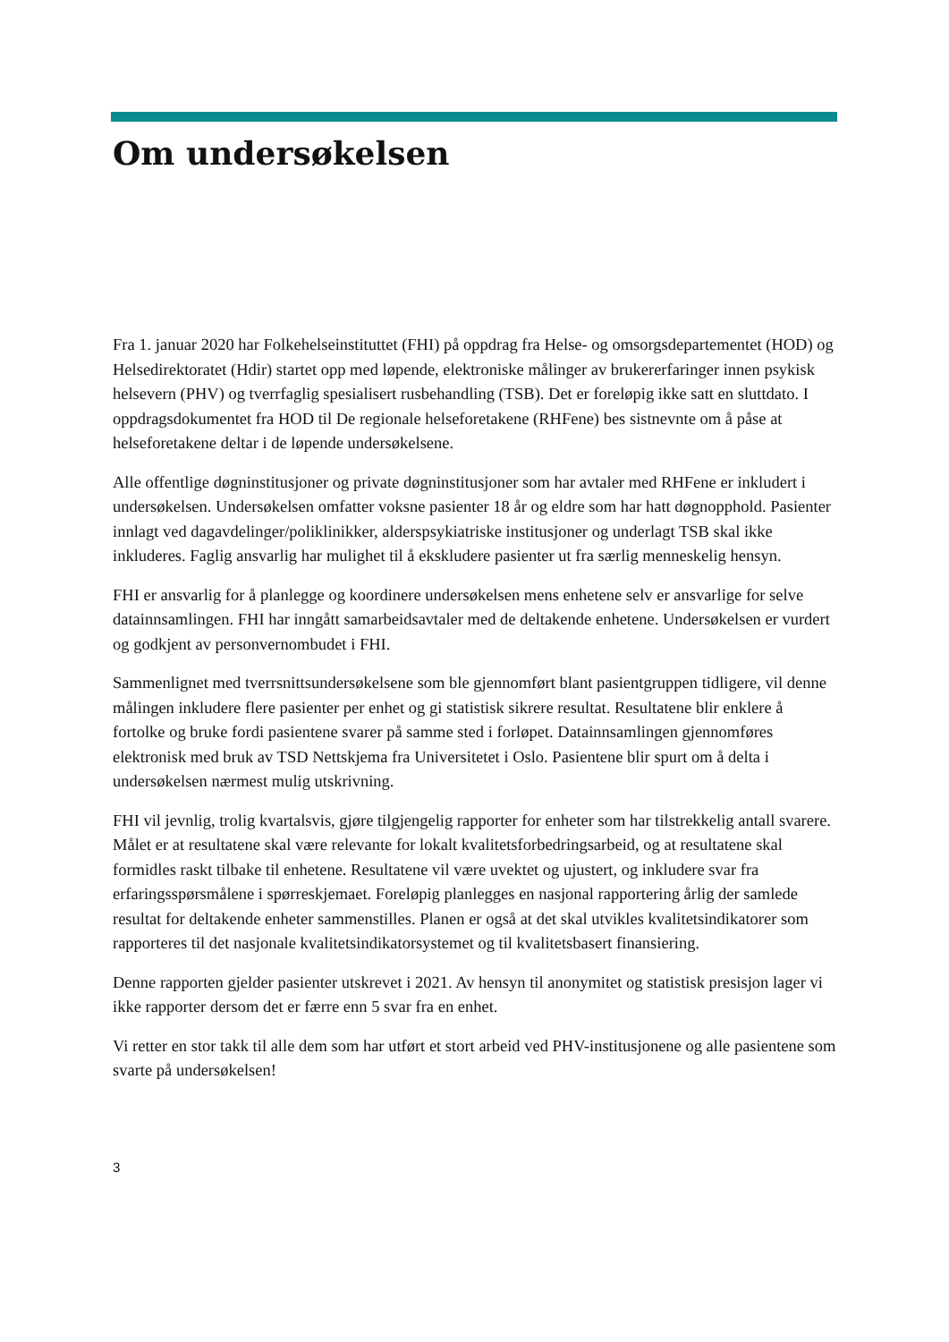Om undersøkelsen
Fra 1. januar 2020 har Folkehelseinstituttet (FHI) på oppdrag fra Helse- og omsorgsdepartementet (HOD) og Helsedirektoratet (Hdir) startet opp med løpende, elektroniske målinger av brukererfaringer innen psykisk helsevern (PHV) og tverrfaglig spesialisert rusbehandling (TSB). Det er foreløpig ikke satt en sluttdato. I oppdragsdokumentet fra HOD til De regionale helseforetakene (RHFene) bes sistnevnte om å påse at helseforetakene deltar i de løpende undersøkelsene.
Alle offentlige døgninstitusjoner og private døgninstitusjoner som har avtaler med RHFene er inkludert i undersøkelsen. Undersøkelsen omfatter voksne pasienter 18 år og eldre som har hatt døgnopphold. Pasienter innlagt ved dagavdelinger/poliklinikker, alderspsykiatriske institusjoner og underlagt TSB skal ikke inkluderes. Faglig ansvarlig har mulighet til å ekskludere pasienter ut fra særlig menneskelig hensyn.
FHI er ansvarlig for å planlegge og koordinere undersøkelsen mens enhetene selv er ansvarlige for selve datainnsamlingen. FHI har inngått samarbeidsavtaler med de deltakende enhetene. Undersøkelsen er vurdert og godkjent av personvernombudet i FHI.
Sammenlignet med tverrsnittsundersøkelsene som ble gjennomført blant pasientgruppen tidligere, vil denne målingen inkludere flere pasienter per enhet og gi statistisk sikrere resultat. Resultatene blir enklere å fortolke og bruke fordi pasientene svarer på samme sted i forløpet. Datainnsamlingen gjennomføres elektronisk med bruk av TSD Nettskjema fra Universitetet i Oslo. Pasientene blir spurt om å delta i undersøkelsen nærmest mulig utskrivning.
FHI vil jevnlig, trolig kvartalsvis, gjøre tilgjengelig rapporter for enheter som har tilstrekkelig antall svarere. Målet er at resultatene skal være relevante for lokalt kvalitetsforbedringsarbeid, og at resultatene skal formidles raskt tilbake til enhetene. Resultatene vil være uvektet og ujustert, og inkludere svar fra erfaringsspørsmålene i spørreskjemaet. Foreløpig planlegges en nasjonal rapportering årlig der samlede resultat for deltakende enheter sammenstilles. Planen er også at det skal utvikles kvalitetsindikatorer som rapporteres til det nasjonale kvalitetsindikatorsystemet og til kvalitetsbasert finansiering.
Denne rapporten gjelder pasienter utskrevet i 2021. Av hensyn til anonymitet og statistisk presisjon lager vi ikke rapporter dersom det er færre enn 5 svar fra en enhet.
Vi retter en stor takk til alle dem som har utført et stort arbeid ved PHV-institusjonene og alle pasientene som svarte på undersøkelsen!
3